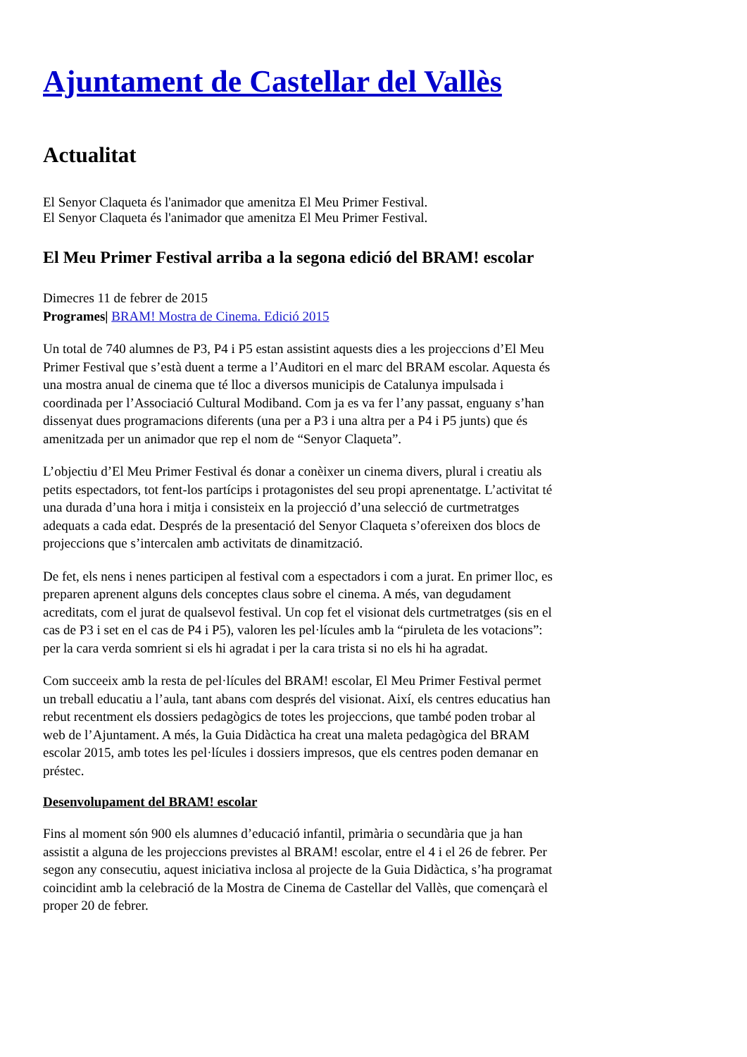Ajuntament de Castellar del Vallès
Actualitat
El Senyor Claqueta és l'animador que amenitza El Meu Primer Festival.
El Senyor Claqueta és l'animador que amenitza El Meu Primer Festival.
El Meu Primer Festival arriba a la segona edició del BRAM! escolar
Dimecres 11 de febrer de 2015
Programes| BRAM! Mostra de Cinema. Edició 2015
Un total de 740 alumnes de P3, P4 i P5 estan assistint aquests dies a les projeccions d’El Meu Primer Festival que s’està duent a terme a l’Auditori en el marc del BRAM escolar. Aquesta és una mostra anual de cinema que té lloc a diversos municipis de Catalunya impulsada i coordinada per l’Associació Cultural Modiband. Com ja es va fer l’any passat, enguany s’han dissenyat dues programacions diferents (una per a P3 i una altra per a P4 i P5 junts) que és amenitzada per un animador que rep el nom de “Senyor Claqueta”.
L’objectiu d’El Meu Primer Festival és donar a conèixer un cinema divers, plural i creatiu als petits espectadors, tot fent-los partícips i protagonistes del seu propi aprenentatge. L’activitat té una durada d’una hora i mitja i consisteix en la projecció d’una selecció de curtmetratges adequats a cada edat. Després de la presentació del Senyor Claqueta s’ofereixen dos blocs de projeccions que s’intercalen amb activitats de dinamització.
De fet, els nens i nenes participen al festival com a espectadors i com a jurat. En primer lloc, es preparen aprenent alguns dels conceptes claus sobre el cinema. A més, van degudament acreditats, com el jurat de qualsevol festival. Un cop fet el visionat dels curtmetratges (sis en el cas de P3 i set en el cas de P4 i P5), valoren les pel·lícules amb la “piruleta de les votacions”: per la cara verda somrient si els hi agradat i per la cara trista si no els hi ha agradat.
Com succeeix amb la resta de pel·lícules del BRAM! escolar, El Meu Primer Festival permet un treball educatiu a l’aula, tant abans com després del visionat. Així, els centres educatius han rebut recentment els dossiers pedagògics de totes les projeccions, que també poden trobar al web de l’Ajuntament. A més, la Guia Didàctica ha creat una maleta pedagògica del BRAM escolar 2015, amb totes les pel·lícules i dossiers impresos, que els centres poden demanar en préstec.
Desenvolupament del BRAM! escolar
Fins al moment són 900 els alumnes d’educació infantil, primària o secundària que ja han assistit a alguna de les projeccions previstes al BRAM! escolar, entre el 4 i el 26 de febrer. Per segon any consecutiu, aquest iniciativa inclosa al projecte de la Guia Didàctica, s’ha programat coincidint amb la celebració de la Mostra de Cinema de Castellar del Vallès, que començarà el proper 20 de febrer.